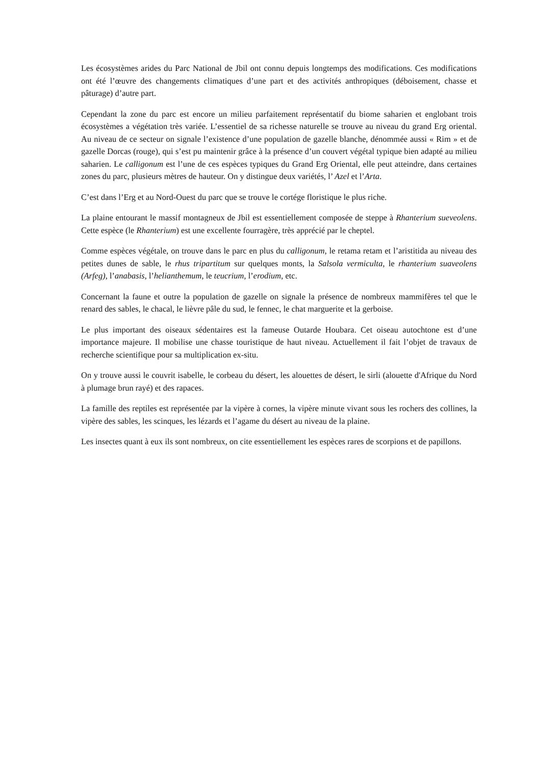Les écosystèmes arides du Parc National de Jbil ont connu depuis longtemps des modifications. Ces modifications ont été l’œuvre des changements climatiques d’une part et des activités anthropiques (déboisement, chasse et pâturage) d’autre part.
Cependant la zone du parc est encore un milieu parfaitement représentatif du biome saharien et englobant trois écosystèmes a végétation très variée. L’essentiel de sa richesse naturelle se trouve au niveau du grand Erg oriental. Au niveau de ce secteur on signale l’existence d’une population de gazelle blanche, dénommée aussi « Rim » et de gazelle Dorcas (rouge), qui s’est pu maintenir grâce à la présence d’un couvert végétal typique bien adapté au milieu saharien. Le calligonum est l’une de ces espèces typiques du Grand Erg Oriental, elle peut atteindre, dans certaines zones du parc, plusieurs mètres de hauteur. On y distingue deux variétés, l’ Azel et l’Arta.
C’est dans l’Erg et au Nord-Ouest du parc que se trouve le cortége floristique le plus riche.
La plaine entourant le massif montagneux de Jbil est essentiellement composée de steppe à Rhanterium sueveolens. Cette espèce (le Rhanterium) est une excellente fourragère, très apprécié par le cheptel.
Comme espèces végétale, on trouve dans le parc en plus du calligonum, le retama retam et l’aristitida au niveau des petites dunes de sable, le rhus tripartitum sur quelques monts, la Salsola vermiculta, le rhanterium suaveolens (Arfeg), l’anabasis, l’helianthemum, le teucrium, l’erodium, etc.
Concernant la faune et outre la population de gazelle on signale la présence de nombreux mammifères tel que le renard des sables, le chacal, le lièvre pâle du sud, le fennec, le chat marguerite et la gerboise.
Le plus important des oiseaux sédentaires est la fameuse Outarde Houbara. Cet oiseau autochtone est d’une importance majeure. Il mobilise une chasse touristique de haut niveau. Actuellement il fait l’objet de travaux de recherche scientifique pour sa multiplication ex-situ.
On y trouve aussi le couvrit isabelle, le corbeau du désert, les alouettes de désert, le sirli (alouette d'Afrique du Nord à plumage brun rayé) et des rapaces.
La famille des reptiles est représentée par la vipère à cornes, la vipère minute vivant sous les rochers des collines, la vipère des sables, les scinques, les lézards et l’agame du désert au niveau de la plaine.
Les insectes quant à eux ils sont nombreux, on cite essentiellement les espèces rares de scorpions et de papillons.